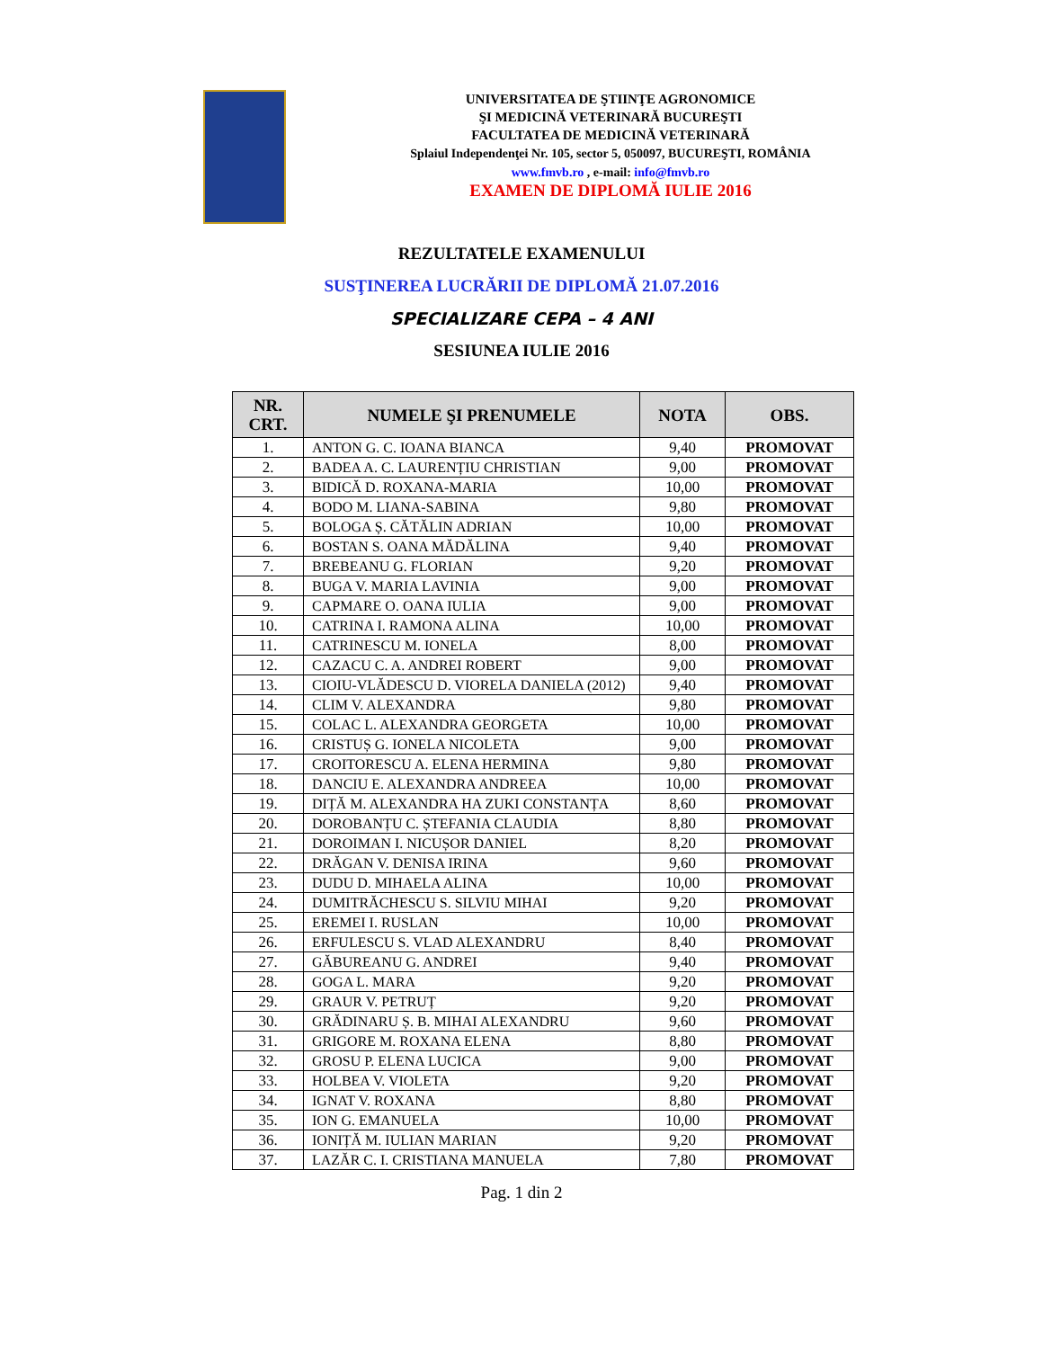UNIVERSITATEA DE ŞTIINŢE AGRONOMICE
ŞI MEDICINĂ VETERINARĂ BUCUREŞTI
FACULTATEA DE MEDICINĂ VETERINARĂ
Splaiul Independenţei Nr. 105, sector 5, 050097, BUCUREŞTI, ROMÂNIA
www.fmvb.ro , e-mail: info@fmvb.ro
EXAMEN DE DIPLOMĂ IULIE 2016
REZULTATELE EXAMENULUI
SUSŢINEREA LUCRĂRII DE DIPLOMĂ 21.07.2016
SPECIALIZARE CEPA – 4 ANI
SESIUNEA IULIE 2016
| NR. CRT. | NUMELE ŞI PRENUMELE | NOTA | OBS. |
| --- | --- | --- | --- |
| 1. | ANTON G. C. IOANA BIANCA | 9,40 | PROMOVAT |
| 2. | BADEA A. C. LAURENȚIU CHRISTIAN | 9,00 | PROMOVAT |
| 3. | BIDICĂ D. ROXANA-MARIA | 10,00 | PROMOVAT |
| 4. | BODO M. LIANA-SABINA | 9,80 | PROMOVAT |
| 5. | BOLOGA Ș. CĂTĂLIN ADRIAN | 10,00 | PROMOVAT |
| 6. | BOSTAN S. OANA MĂDĂLINA | 9,40 | PROMOVAT |
| 7. | BREBEANU G. FLORIAN | 9,20 | PROMOVAT |
| 8. | BUGA V. MARIA LAVINIA | 9,00 | PROMOVAT |
| 9. | CAPMARE O. OANA IULIA | 9,00 | PROMOVAT |
| 10. | CATRINA I. RAMONA ALINA | 10,00 | PROMOVAT |
| 11. | CATRINESCU M. IONELA | 8,00 | PROMOVAT |
| 12. | CAZACU C. A. ANDREI ROBERT | 9,00 | PROMOVAT |
| 13. | CIOIU-VLĂDESCU D. VIORELA DANIELA (2012) | 9,40 | PROMOVAT |
| 14. | CLIM V. ALEXANDRA | 9,80 | PROMOVAT |
| 15. | COLAC L. ALEXANDRA GEORGETA | 10,00 | PROMOVAT |
| 16. | CRISTUȘ G. IONELA NICOLETA | 9,00 | PROMOVAT |
| 17. | CROITORESCU A. ELENA HERMINA | 9,80 | PROMOVAT |
| 18. | DANCIU E. ALEXANDRA ANDREEA | 10,00 | PROMOVAT |
| 19. | DIȚĂ M. ALEXANDRA HA ZUKI CONSTANȚA | 8,60 | PROMOVAT |
| 20. | DOROBANȚU C. ȘTEFANIA CLAUDIA | 8,80 | PROMOVAT |
| 21. | DOROIMAN I. NICUȘOR DANIEL | 8,20 | PROMOVAT |
| 22. | DRĂGAN V. DENISA IRINA | 9,60 | PROMOVAT |
| 23. | DUDU D. MIHAELA ALINA | 10,00 | PROMOVAT |
| 24. | DUMITRĂCHESCU S. SILVIU MIHAI | 9,20 | PROMOVAT |
| 25. | EREMEI I. RUSLAN | 10,00 | PROMOVAT |
| 26. | ERFULESCU S. VLAD ALEXANDRU | 8,40 | PROMOVAT |
| 27. | GĂBUREANU G. ANDREI | 9,40 | PROMOVAT |
| 28. | GOGA L. MARA | 9,20 | PROMOVAT |
| 29. | GRAUR V. PETRUȚ | 9,20 | PROMOVAT |
| 30. | GRĂDINARU Ș. B. MIHAI ALEXANDRU | 9,60 | PROMOVAT |
| 31. | GRIGORE M. ROXANA ELENA | 8,80 | PROMOVAT |
| 32. | GROSU P. ELENA LUCICA | 9,00 | PROMOVAT |
| 33. | HOLBEA V. VIOLETA | 9,20 | PROMOVAT |
| 34. | IGNAT V. ROXANA | 8,80 | PROMOVAT |
| 35. | ION G. EMANUELA | 10,00 | PROMOVAT |
| 36. | IONIȚĂ M. IULIAN MARIAN | 9,20 | PROMOVAT |
| 37. | LAZĂR C. I. CRISTIANA MANUELA | 7,80 | PROMOVAT |
Pag. 1 din 2